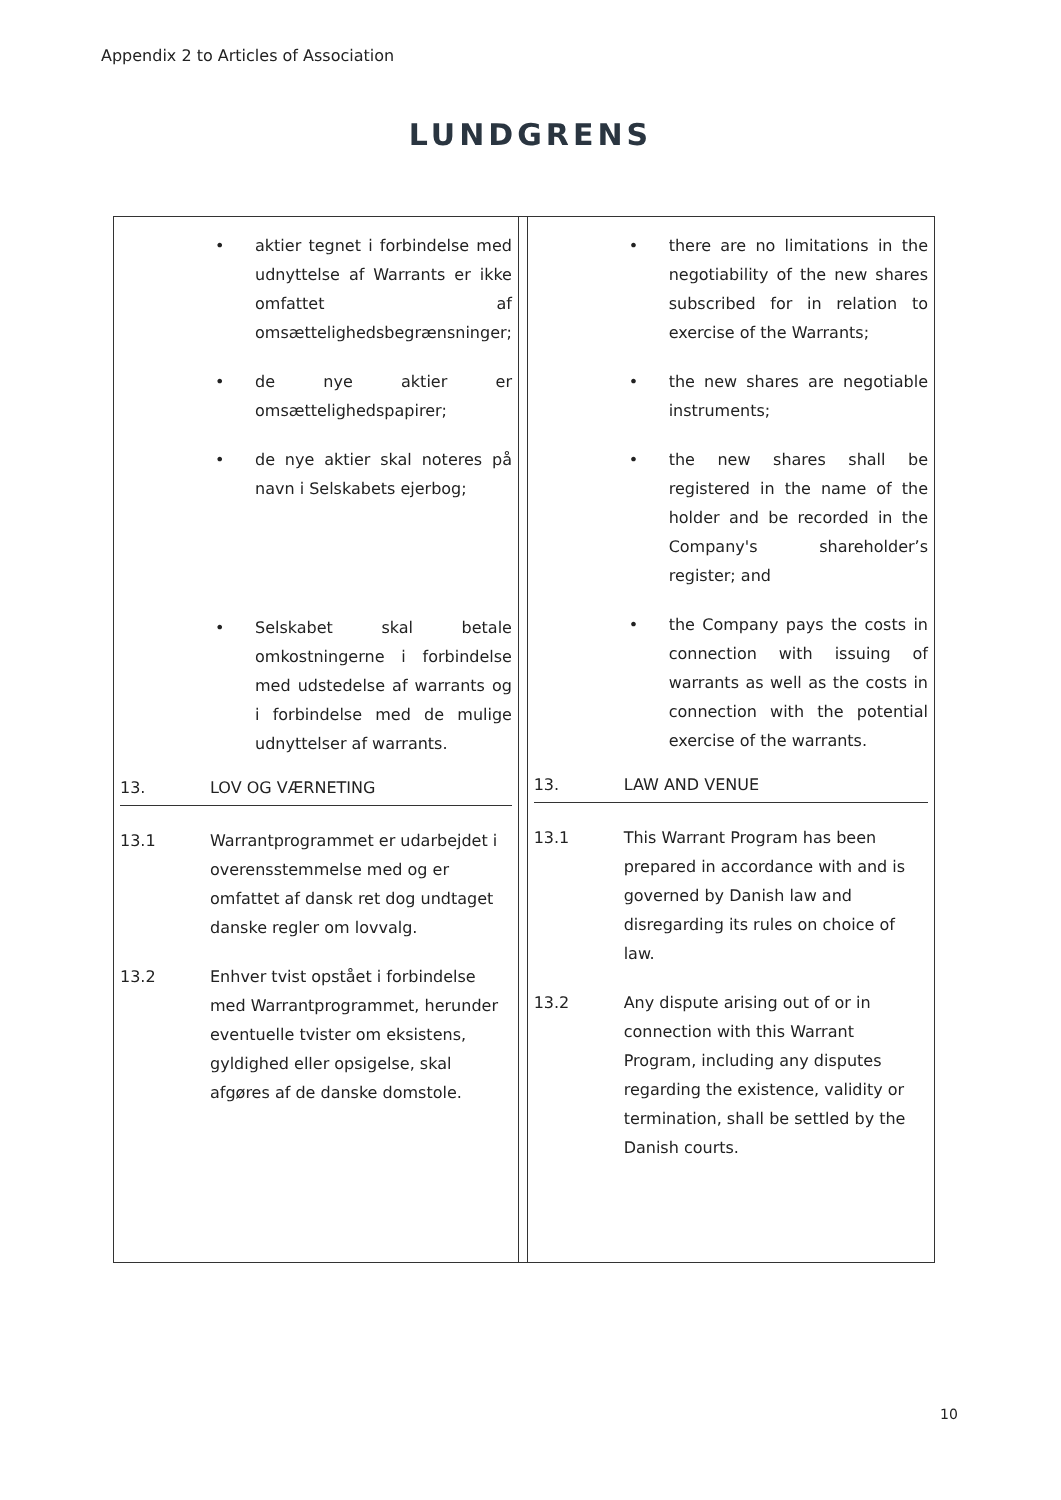Appendix 2 to Articles of Association
LUNDGRENS
| • aktier tegnet i forbindelse med udnyttelse af Warrants er ikke omfattet af omsættelighedsbegrænsninger; • de nye aktier er omsætteligheds­papirer; • de nye aktier skal noteres på navn i Selskabets ejerbog; • Selskabet skal betale omkostningerne i forbindelse med udstedelse af warrants og i forbindelse med de mulige udnyttelser af warrants. 13. LOV OG VÆRNETING 13.1 Warrantprogrammet er udarbejdet i overensstemmelse med og er omfattet af dansk ret dog undtaget danske regler om lovvalg. 13.2 Enhver tvist opstået i forbindelse med Warrantprogrammet, herunder eventuelle tvister om eksistens, gyldighed eller opsigelse, skal afgøres af de danske domstole. | | • there are no limitations in the negotiability of the new shares subscribed for in relation to exercise of the Warrants; • the new shares are negotiable instruments; • the new shares shall be registered in the name of the holder and be recorded in the Company's shareholder’s register; and • the Company pays the costs in connection with issuing of warrants as well as the costs in connection with the potential exercise of the warrants. 13. LAW AND VENUE 13.1 This Warrant Program has been prepared in accordance with and is governed by Danish law and disregarding its rules on choice of law. 13.2 Any dispute arising out of or in connection with this Warrant Program, including any disputes regarding the existence, validity or termination, shall be settled by the Danish courts. |
10